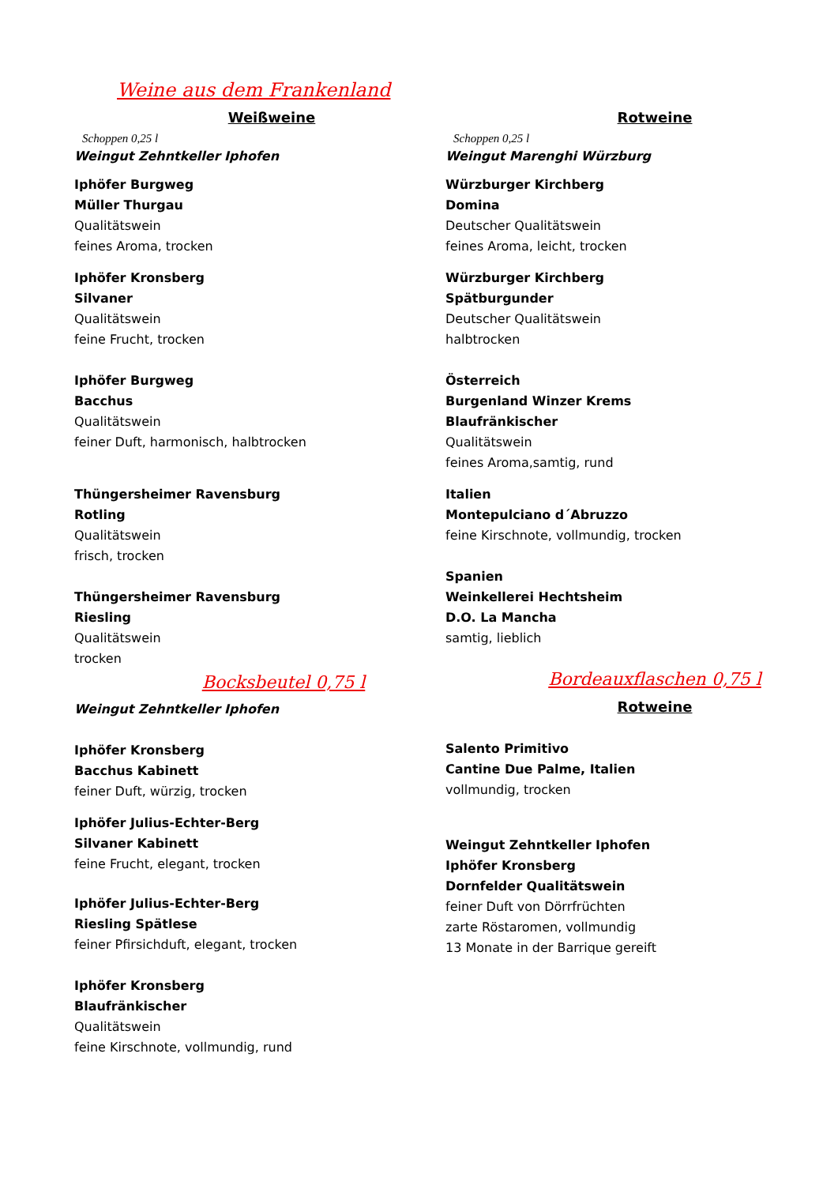Weine aus dem Frankenland
Weißweine
Schoppen 0,25 l
Weingut Zehntkeller Iphofen
Iphöfer Burgweg
Müller Thurgau
Qualitätswein
feines Aroma, trocken
Iphöfer Kronsberg
Silvaner
Qualitätswein
feine Frucht, trocken
Iphöfer Burgweg
Bacchus
Qualitätswein
feiner Duft, harmonisch, halbtrocken
Thüngersheimer Ravensburg
Rotling
Qualitätswein
frisch, trocken
Thüngersheimer Ravensburg
Riesling
Qualitätswein
trocken
Bocksbeutel 0,75 l
Weingut Zehntkeller Iphofen
Iphöfer Kronsberg
Bacchus Kabinett
feiner Duft, würzig, trocken
Iphöfer Julius-Echter-Berg
Silvaner Kabinett
feine Frucht, elegant, trocken
Iphöfer Julius-Echter-Berg
Riesling Spätlese
feiner Pfirsichduft, elegant, trocken
Iphöfer Kronsberg
Blaufränkischer
Qualitätswein
feine Kirschnote, vollmundig, rund
Rotweine
Schoppen 0,25 l
Weingut Marenghi Würzburg
Würzburger Kirchberg
Domina
Deutscher Qualitätswein
feines Aroma, leicht, trocken
Würzburger Kirchberg
Spätburgunder
Deutscher Qualitätswein
halbtrocken
Österreich
Burgenland Winzer Krems
Blaufränkischer
Qualitätswein
feines Aroma,samtig, rund
Italien
Montepulciano d´Abruzzo
feine Kirschnote, vollmundig, trocken
Spanien
Weinkellerei Hechtsheim
D.O. La Mancha
samtig, lieblich
Bordeauxflaschen 0,75 l
Rotweine
Salento Primitivo
Cantine Due Palme, Italien
vollmundig, trocken
Weingut Zehntkeller Iphofen
Iphöfer Kronsberg
Dornfelder Qualitätswein
feiner Duft von Dörrfrüchten
zarte Röstaromen, vollmundig
13 Monate in der Barrique gereift